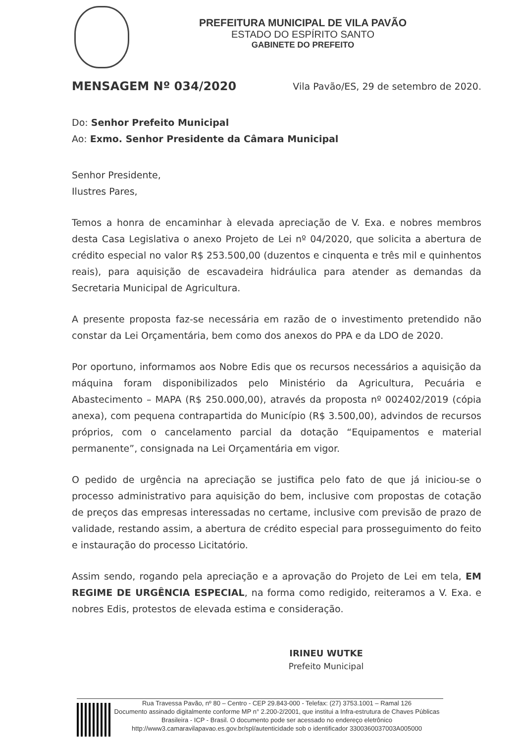PREFEITURA MUNICIPAL DE VILA PAVÃO
ESTADO DO ESPÍRITO SANTO
GABINETE DO PREFEITO
MENSAGEM Nº 034/2020 Vila Pavão/ES, 29 de setembro de 2020.
Do: Senhor Prefeito Municipal
Ao: Exmo. Senhor Presidente da Câmara Municipal
Senhor Presidente,
Ilustres Pares,
Temos a honra de encaminhar à elevada apreciação de V. Exa. e nobres membros desta Casa Legislativa o anexo Projeto de Lei nº 04/2020, que solicita a abertura de crédito especial no valor R$ 253.500,00 (duzentos e cinquenta e três mil e quinhentos reais), para aquisição de escavadeira hidráulica para atender as demandas da Secretaria Municipal de Agricultura.
A presente proposta faz-se necessária em razão de o investimento pretendido não constar da Lei Orçamentária, bem como dos anexos do PPA e da LDO de 2020.
Por oportuno, informamos aos Nobre Edis que os recursos necessários a aquisição da máquina foram disponibilizados pelo Ministério da Agricultura, Pecuária e Abastecimento – MAPA (R$ 250.000,00), através da proposta nº 002402/2019 (cópia anexa), com pequena contrapartida do Município (R$ 3.500,00), advindos de recursos próprios, com o cancelamento parcial da dotação “Equipamentos e material permanente”, consignada na Lei Orçamentária em vigor.
O pedido de urgência na apreciação se justifica pelo fato de que já iniciou-se o processo administrativo para aquisição do bem, inclusive com propostas de cotação de preços das empresas interessadas no certame, inclusive com previsão de prazo de validade, restando assim, a abertura de crédito especial para prosseguimento do feito e instauração do processo Licitatório.
Assim sendo, rogando pela apreciação e a aprovação do Projeto de Lei em tela, EM REGIME DE URGÊNCIA ESPECIAL, na forma como redigido, reiteramos a V. Exa. e nobres Edis, protestos de elevada estima e consideração.
IRINEU WUTKE
Prefeito Municipal
Rua Travessa Pavão, nº 80 – Centro - CEP 29.843-000 - Telefax: (27) 3753.1001 – Ramal 126
Documento assinado digitalmente conforme MP n° 2.200-2/2001, que institui a Infra-estrutura de Chaves Públicas Brasileira - ICP - Brasil. O documento pode ser acessado no endereço eletrônico http://www3.camaravilapavao.es.gov.br/spl/autenticidade sob o identificador 3300360037003A005000